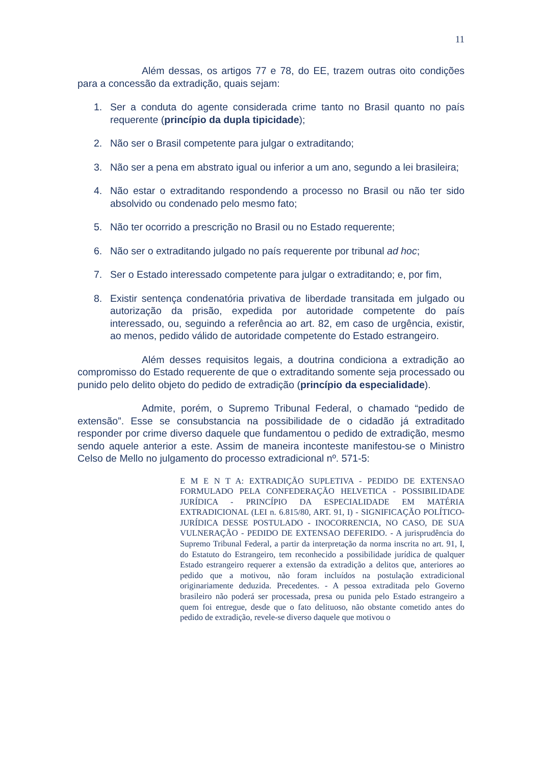11
Além dessas, os artigos 77 e 78, do EE, trazem outras oito condições para a concessão da extradição, quais sejam:
1. Ser a conduta do agente considerada crime tanto no Brasil quanto no país requerente (princípio da dupla tipicidade);
2. Não ser o Brasil competente para julgar o extraditando;
3. Não ser a pena em abstrato igual ou inferior a um ano, segundo a lei brasileira;
4. Não estar o extraditando respondendo a processo no Brasil ou não ter sido absolvido ou condenado pelo mesmo fato;
5. Não ter ocorrido a prescrição no Brasil ou no Estado requerente;
6. Não ser o extraditando julgado no país requerente por tribunal ad hoc;
7. Ser o Estado interessado competente para julgar o extraditando; e, por fim,
8. Existir sentença condenatória privativa de liberdade transitada em julgado ou autorização da prisão, expedida por autoridade competente do país interessado, ou, seguindo a referência ao art. 82, em caso de urgência, existir, ao menos, pedido válido de autoridade competente do Estado estrangeiro.
Além desses requisitos legais, a doutrina condiciona a extradição ao compromisso do Estado requerente de que o extraditando somente seja processado ou punido pelo delito objeto do pedido de extradição (princípio da especialidade).
Admite, porém, o Supremo Tribunal Federal, o chamado “pedido de extensão”. Esse se consubstancia na possibilidade de o cidadão já extraditado responder por crime diverso daquele que fundamentou o pedido de extradição, mesmo sendo aquele anterior a este. Assim de maneira inconteste manifestou-se o Ministro Celso de Mello no julgamento do processo extradicional nº. 571-5:
E M E N T A: EXTRADIÇÃO SUPLETIVA - PEDIDO DE EXTENSAO FORMULADO PELA CONFEDERAÇÃO HELVETICA - POSSIBILIDADE JURÍDICA - PRINCÍPIO DA ESPECIALIDADE EM MATÉRIA EXTRADICIONAL (LEI n. 6.815/80, ART. 91, I) - SIGNIFICAÇÃO POLÍTICO-JURÍDICA DESSE POSTULADO - INOCORRENCIA, NO CASO, DE SUA VULNERAÇÃO - PEDIDO DE EXTENSAO DEFERIDO. - A jurisprudência do Supremo Tribunal Federal, a partir da interpretação da norma inscrita no art. 91, I, do Estatuto do Estrangeiro, tem reconhecido a possibilidade jurídica de qualquer Estado estrangeiro requerer a extensão da extradição a delitos que, anteriores ao pedido que a motivou, não foram incluídos na postulação extradicional originariamente deduzida. Precedentes. - A pessoa extraditada pelo Governo brasileiro não poderá ser processada, presa ou punida pelo Estado estrangeiro a quem foi entregue, desde que o fato delituoso, não obstante cometido antes do pedido de extradição, revele-se diverso daquele que motivou o